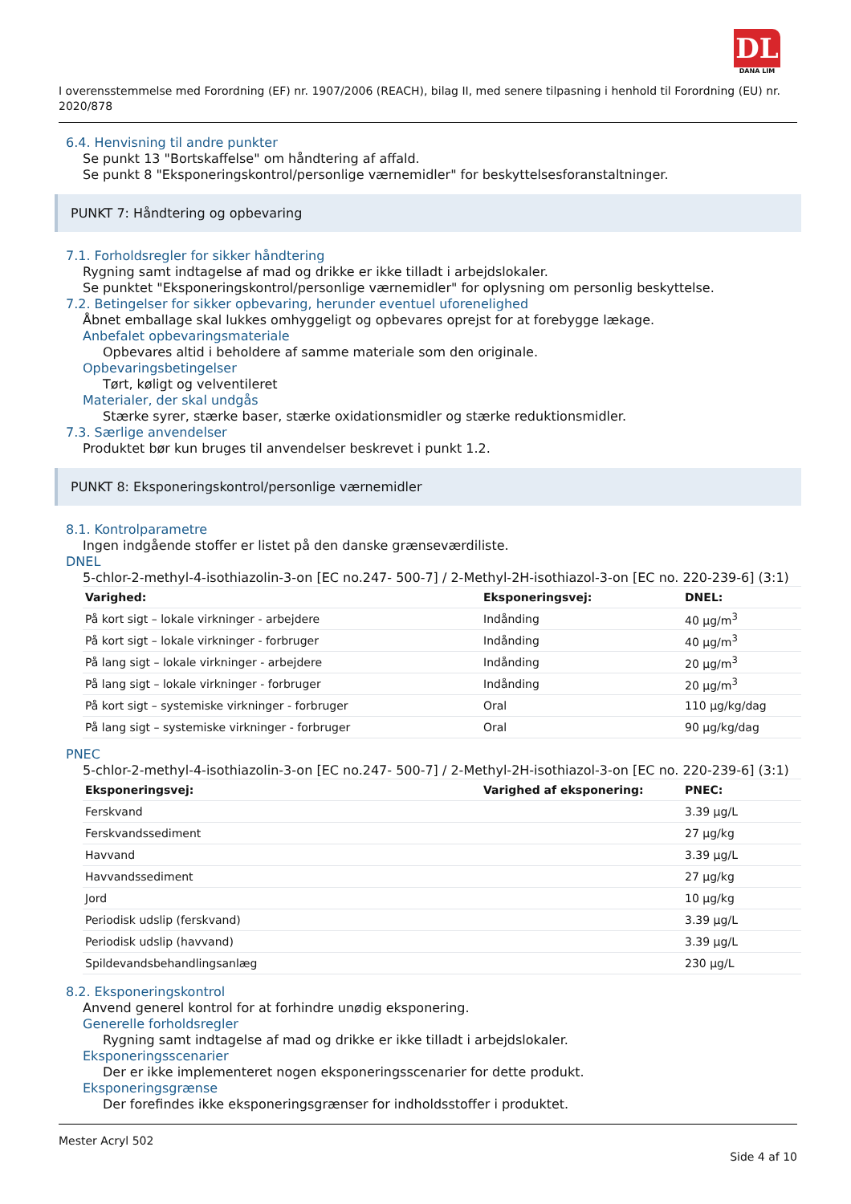DL
DANA LIM
I overensstemmelse med Forordning (EF) nr. 1907/2006 (REACH), bilag II, med senere tilpasning i henhold til Forordning (EU) nr. 2020/878
6.4. Henvisning til andre punkter
Se punkt 13 "Bortskaffelse" om håndtering af affald.
Se punkt 8 "Eksponeringskontrol/personlige værnemidler" for beskyttelsesforanstaltninger.
PUNKT 7: Håndtering og opbevaring
7.1. Forholdsregler for sikker håndtering
Rygning samt indtagelse af mad og drikke er ikke tilladt i arbejdslokaler.
Se punktet "Eksponeringskontrol/personlige værnemidler" for oplysning om personlig beskyttelse.
7.2. Betingelser for sikker opbevaring, herunder eventuel uforenelighed
Åbnet emballage skal lukkes omhyggeligt og opbevares oprejst for at forebygge lækage.
Anbefalet opbevaringsmateriale
Opbevares altid i beholdere af samme materiale som den originale.
Opbevaringsbetingelser
Tørt, køligt og velventileret
Materialer, der skal undgås
Stærke syrer, stærke baser, stærke oxidationsmidler og stærke reduktionsmidler.
7.3. Særlige anvendelser
Produktet bør kun bruges til anvendelser beskrevet i punkt 1.2.
PUNKT 8: Eksponeringskontrol/personlige værnemidler
8.1. Kontrolparametre
Ingen indgående stoffer er listet på den danske grænseværdiliste.
DNEL
5-chlor-2-methyl-4-isothiazolin-3-on [EC no.247- 500-7] / 2-Methyl-2H-isothiazol-3-on [EC no. 220-239-6] (3:1)
| Varighed: | Eksponeringsvej: | DNEL: |
| --- | --- | --- |
| På kort sigt – lokale virkninger - arbejdere | Indånding | 40 µg/m<sup>3</sup> |
| På kort sigt – lokale virkninger - forbruger | Indånding | 40 µg/m<sup>3</sup> |
| På lang sigt – lokale virkninger - arbejdere | Indånding | 20 µg/m<sup>3</sup> |
| På lang sigt – lokale virkninger - forbruger | Indånding | 20 µg/m<sup>3</sup> |
| På kort sigt – systemiske virkninger - forbruger | Oral | 110 µg/kg/dag |
| På lang sigt – systemiske virkninger - forbruger | Oral | 90 µg/kg/dag |
PNEC
5-chlor-2-methyl-4-isothiazolin-3-on [EC no.247- 500-7] / 2-Methyl-2H-isothiazol-3-on [EC no. 220-239-6] (3:1)
| Eksponeringsvej: | Varighed af eksponering: | PNEC: |
| --- | --- | --- |
| Ferskvand | | 3.39 µg/L |
| Ferskvandssediment | | 27 µg/kg |
| Havvand | | 3.39 µg/L |
| Havvandssediment | | 27 µg/kg |
| Jord | | 10 µg/kg |
| Periodisk udslip (ferskvand) | | 3.39 µg/L |
| Periodisk udslip (havvand) | | 3.39 µg/L |
| Spildevandsbehandlingsanlæg | | 230 µg/L |
8.2. Eksponeringskontrol
Anvend generel kontrol for at forhindre unødig eksponering.
Generelle forholdsregler
Rygning samt indtagelse af mad og drikke er ikke tilladt i arbejdslokaler.
Eksponeringsscenarier
Der er ikke implementeret nogen eksponeringsscenarier for dette produkt.
Eksponeringsgrænse
Der forefindes ikke eksponeringsgrænser for indholdsstoffer i produktet.
Mester Acryl 502
Side 4 af 10